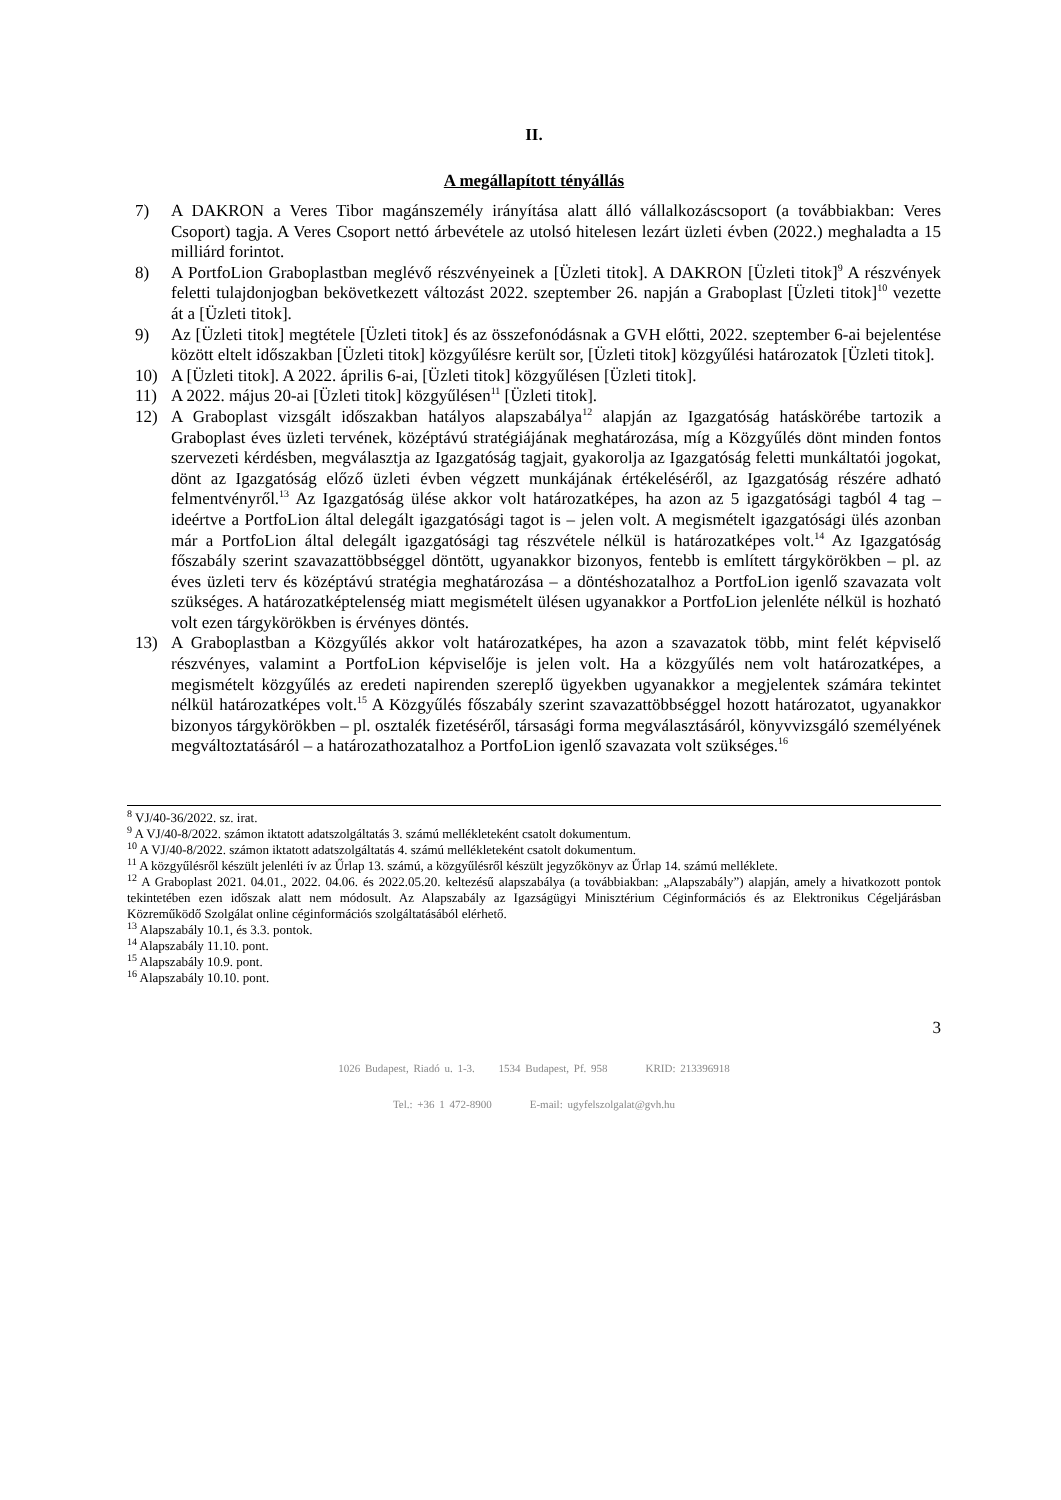II.
A megállapított tényállás
7) A DAKRON a Veres Tibor magánszemély irányítása alatt álló vállalkozáscsoport (a továbbiakban: Veres Csoport) tagja. A Veres Csoport nettó árbevétele az utolsó hitelesen lezárt üzleti évben (2022.) meghaladta a 15 milliárd forintot.
8) A PortfoLion Graboplastban meglévő részvényeinek a [Üzleti titok]. A DAKRON [Üzleti titok]<sup>9</sup> A részvények feletti tulajdonjogban bekövetkezett változást 2022. szeptember 26. napján a Graboplast [Üzleti titok]<sup>10</sup> vezette át a [Üzleti titok].
9) Az [Üzleti titok] megtétele [Üzleti titok] és az összefonódásnak a GVH előtti, 2022. szeptember 6-ai bejelentése között eltelt időszakban [Üzleti titok] közgyűlésre került sor, [Üzleti titok] közgyűlési határozatok [Üzleti titok].
10) A [Üzleti titok]. A 2022. április 6-ai, [Üzleti titok] közgyűlésen [Üzleti titok].
11) A 2022. május 20-ai [Üzleti titok] közgyűlésen<sup>11</sup> [Üzleti titok].
12) A Graboplast vizsgált időszakban hatályos alapszabálya<sup>12</sup> alapján az Igazgatóság hatáskörébe tartozik a Graboplast éves üzleti tervének, középtávú stratégiájának meghatározása, míg a Közgyűlés dönt minden fontos szervezeti kérdésben, megválasztja az Igazgatóság tagjait, gyakorolja az Igazgatóság feletti munkáltatói jogokat, dönt az Igazgatóság előző üzleti évben végzett munkájának értékeléséről, az Igazgatóság részére adható felmentvényről.<sup>13</sup> Az Igazgatóság ülése akkor volt határozatképes, ha azon az 5 igazgatósági tagból 4 tag – ideértve a PortfoLion által delegált igazgatósági tagot is – jelen volt. A megismételt igazgatósági ülés azonban már a PortfoLion által delegált igazgatósági tag részvétele nélkül is határozatképes volt.<sup>14</sup> Az Igazgatóság főszabály szerint szavazattöbbséggel döntött, ugyanakkor bizonyos, fentebb is említett tárgykörökben – pl. az éves üzleti terv és középtávú stratégia meghatározása – a döntéshozatalhoz a PortfoLion igenlő szavazata volt szükséges. A határozatképtelenség miatt megismételt ülésen ugyanakkor a PortfoLion jelenléte nélkül is hozható volt ezen tárgykörökben is érvényes döntés.
13) A Graboplastban a Közgyűlés akkor volt határozatképes, ha azon a szavazatok több, mint felét képviselő részvényes, valamint a PortfoLion képviselője is jelen volt. Ha a közgyűlés nem volt határozatképes, a megismételt közgyűlés az eredeti napirenden szereplő ügyekben ugyanakkor a megjelentek számára tekintet nélkül határozatképes volt.<sup>15</sup> A Közgyűlés főszabály szerint szavazattöbbséggel hozott határozatot, ugyanakkor bizonyos tárgykörökben – pl. osztalék fizetéséről, társasági forma megválasztásáról, könyvvizsgáló személyének megváltoztatásáról – a határozathozatalhoz a PortfoLion igenlő szavazata volt szükséges.<sup>16</sup>
<sup>8</sup> VJ/40-36/2022. sz. irat.
<sup>9</sup> A VJ/40-8/2022. számon iktatott adatszolgáltatás 3. számú mellékleteként csatolt dokumentum.
<sup>10</sup> A VJ/40-8/2022. számon iktatott adatszolgáltatás 4. számú mellékleteként csatolt dokumentum.
<sup>11</sup> A közgyűlésről készült jelenléti ív az Űrlap 13. számú, a közgyűlésről készült jegyzőkönyv az Űrlap 14. számú melléklete.
<sup>12</sup> A Graboplast 2021. 04.01., 2022. 04.06. és 2022.05.20. keltezésű alapszabálya (a továbbiakban: „Alapszabály”) alapján, amely a hivatkozott pontok tekintetében ezen időszak alatt nem módosult. Az Alapszabály az Igazságügyi Minisztérium Céginformációs és az Elektronikus Cégeljárásban Közreműködő Szolgálat online céginformációs szolgáltatásából elérhető.
<sup>13</sup> Alapszabály 10.1, és 3.3. pontok.
<sup>14</sup> Alapszabály 11.10. pont.
<sup>15</sup> Alapszabály 10.9. pont.
<sup>16</sup> Alapszabály 10.10. pont.
3
1026 Budapest, Riadó u. 1-3. 1534 Budapest, Pf. 958 KRID: 213396918
Tel.: +36 1 472-8900 E-mail: ugyfelszolgalat@gvh.hu